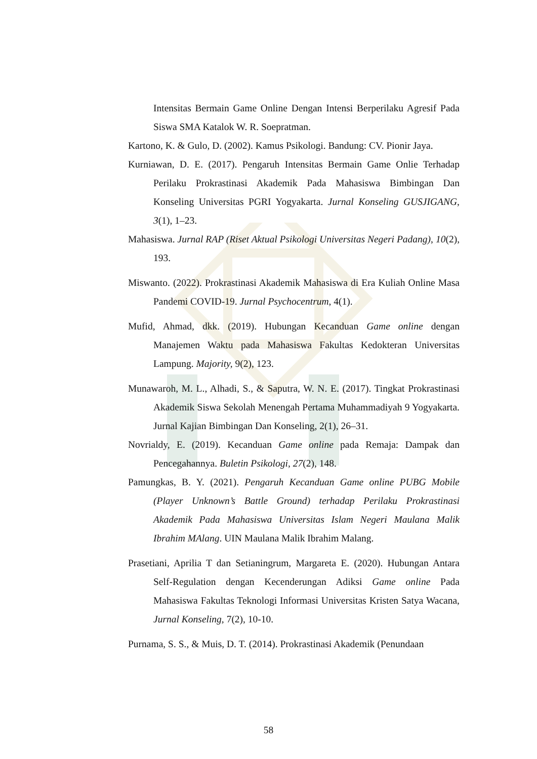Intensitas Bermain Game Online Dengan Intensi Berperilaku Agresif Pada Siswa SMA Katalok W. R. Soepratman.
Kartono, K. & Gulo, D. (2002). Kamus Psikologi. Bandung: CV. Pionir Jaya.
Kurniawan, D. E. (2017). Pengaruh Intensitas Bermain Game Onlie Terhadap Perilaku Prokrastinasi Akademik Pada Mahasiswa Bimbingan Dan Konseling Universitas PGRI Yogyakarta. Jurnal Konseling GUSJIGANG, 3(1), 1–23.
Mahasiswa. Jurnal RAP (Riset Aktual Psikologi Universitas Negeri Padang), 10(2), 193.
Miswanto. (2022). Prokrastinasi Akademik Mahasiswa di Era Kuliah Online Masa Pandemi COVID-19. Jurnal Psychocentrum, 4(1).
Mufid, Ahmad, dkk. (2019). Hubungan Kecanduan Game online dengan Manajemen Waktu pada Mahasiswa Fakultas Kedokteran Universitas Lampung. Majority, 9(2), 123.
Munawaroh, M. L., Alhadi, S., & Saputra, W. N. E. (2017). Tingkat Prokrastinasi Akademik Siswa Sekolah Menengah Pertama Muhammadiyah 9 Yogyakarta. Jurnal Kajian Bimbingan Dan Konseling, 2(1), 26–31.
Novrialdy, E. (2019). Kecanduan Game online pada Remaja: Dampak dan Pencegahannya. Buletin Psikologi, 27(2), 148.
Pamungkas, B. Y. (2021). Pengaruh Kecanduan Game online PUBG Mobile (Player Unknown’s Battle Ground) terhadap Perilaku Prokrastinasi Akademik Pada Mahasiswa Universitas Islam Negeri Maulana Malik Ibrahim MAlang. UIN Maulana Malik Ibrahim Malang.
Prasetiani, Aprilia T dan Setianingrum, Margareta E. (2020). Hubungan Antara Self-Regulation dengan Kecenderungan Adiksi Game online Pada Mahasiswa Fakultas Teknologi Informasi Universitas Kristen Satya Wacana, Jurnal Konseling, 7(2), 10-10.
Purnama, S. S., & Muis, D. T. (2014). Prokrastinasi Akademik (Penundaan
58